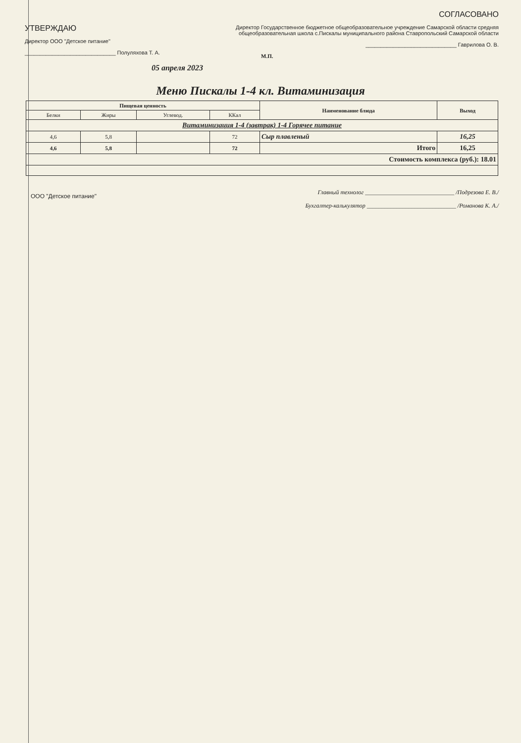УТВЕРЖДАЮ
Директор ООО "Детское питание"
______________________________ Полуляхова Т. А.
05 апреля 2023
СОГЛАСОВАНО
Директор Государственное бюджетное общеобразовательное учреждение Самарской области средняя общеобразовательная школа с.Пискалы муниципального района Ставропольский Самарской области
______________________________ Гаврилова О. В.
М.П.
Меню Пискалы 1-4 кл. Витаминизация
| Пищевая ценность | | | | Наименование блюда | Выход |
| --- | --- | --- | --- | --- | --- |
| Белки | Жиры | Углевод. | ККал | | |
| Витаминизация 1-4 (завтрак) 1-4 Горячее питание | | | | | |
| 4,6 | 5,8 | | 72 | Сыр плавленый | 16,25 |
| 4,6 | 5,8 | | 72 | Итого | 16,25 |
| Стоимость комплекса (руб.): 18.01 | | | | | |
ООО "Детское питание"
Главный технолог ______________________________ /Подрезова Е. В./
Бухгалтер-калькулятор ______________________________ /Романова К. А./